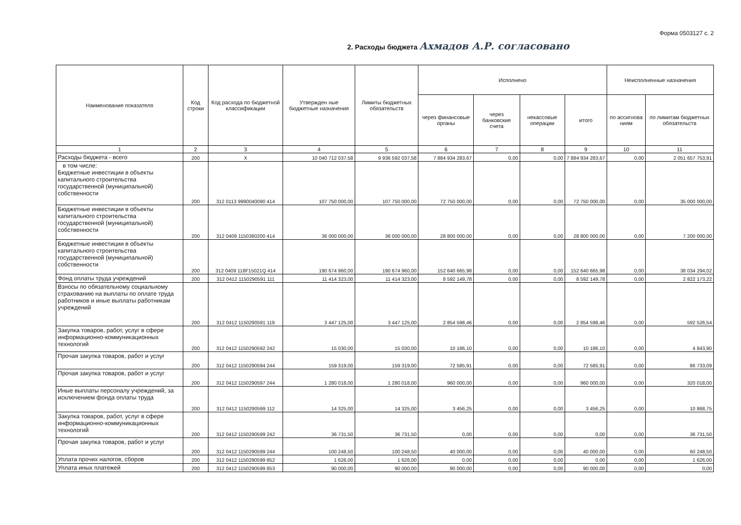2. Расходы бюджета Ахмадов А.Р. согласовано
Форма 0503127 с. 2
| Наименование показателя | Код строки | Код расхода по бюджетной классификации | Утвержден ные бюджетные назначения | Лимиты бюджетных обязательств | Исполнено | | | | Неисполненные назначения | |
| --- | --- | --- | --- | --- | --- | --- | --- | --- | --- | --- |
| | | | | | через финансовые органы | через банковские счета | некассовые операции | итого | по ассигнова ниям | по лимитам бюджетных обязательств |
| 1 | 2 | 3 | 4 | 5 | 6 | 7 | 8 | 9 | 10 | 11 |
| Расходы бюджета - всего | 200 | X | 10 040 712 037,58 | 9 936 592 037,58 | 7 884 934 283,67 | 0,00 | 0,00 | 7 884 934 283,67 | 0,00 | 2 051 657 753,91 |
| в том числе: Бюджетные инвестиции в объекты капитального строительства государственной (муниципальной) собственности | 200 | 312 0113 9990040090 414 | 107 750 000,00 | 107 750 000,00 | 72 750 000,00 | 0,00 | 0,00 | 72 750 000,00 | 0,00 | 35 000 000,00 |
| Бюджетные инвестиции в объекты капитального строительства государственной (муниципальной) собственности | 200 | 312 0409 1150360200 414 | 36 000 000,00 | 36 000 000,00 | 28 800 000,00 | 0,00 | 0,00 | 28 800 000,00 | 0,00 | 7 200 000,00 |
| Бюджетные инвестиции в объекты капитального строительства государственной (муниципальной) собственности | 200 | 312 0409 118F15021Q 414 | 190 674 960,00 | 190 674 960,00 | 152 640 665,98 | 0,00 | 0,00 | 152 640 665,98 | 0,00 | 38 034 294,02 |
| Фонд оплаты труда учреждений | 200 | 312 0412 1150290591 111 | 11 414 323,00 | 11 414 323,00 | 8 592 149,78 | 0,00 | 0,00 | 8 592 149,78 | 0,00 | 2 822 173,22 |
| Взносы по обязательному социальному страхованию на выплаты по оплате труда работников и иные выплаты работникам учреждений | 200 | 312 0412 1150290591 119 | 3 447 125,00 | 3 447 125,00 | 2 854 598,46 | 0,00 | 0,00 | 2 854 598,46 | 0,00 | 592 526,54 |
| Закупка товаров, работ, услуг в сфере информационно-коммуникационных технологий | 200 | 312 0412 1150290592 242 | 15 030,00 | 15 030,00 | 10 186,10 | 0,00 | 0,00 | 10 186,10 | 0,00 | 4 843,90 |
| Прочая закупка товаров, работ и услуг | 200 | 312 0412 1150290594 244 | 159 319,00 | 159 319,00 | 72 585,91 | 0,00 | 0,00 | 72 585,91 | 0,00 | 86 733,09 |
| Прочая закупка товаров, работ и услуг | 200 | 312 0412 1150290597 244 | 1 280 018,00 | 1 280 018,00 | 960 000,00 | 0,00 | 0,00 | 960 000,00 | 0,00 | 320 018,00 |
| Иные выплаты персоналу учреждений, за исключением фонда оплаты труда | 200 | 312 0412 1150290599 112 | 14 325,00 | 14 325,00 | 3 456,25 | 0,00 | 0,00 | 3 456,25 | 0,00 | 10 868,75 |
| Закупка товаров, работ, услуг в сфере информационно-коммуникационных технологий | 200 | 312 0412 1150290599 242 | 36 731,50 | 36 731,50 | 0,00 | 0,00 | 0,00 | 0,00 | 0,00 | 36 731,50 |
| Прочая закупка товаров, работ и услуг | 200 | 312 0412 1150290599 244 | 100 248,50 | 100 248,50 | 40 000,00 | 0,00 | 0,00 | 40 000,00 | 0,00 | 60 248,50 |
| Уплата прочих налогов, сборов | 200 | 312 0412 1150290599 852 | 1 626,00 | 1 626,00 | 0,00 | 0,00 | 0,00 | 0,00 | 0,00 | 1 626,00 |
| Уплата иных платежей | 200 | 312 0412 1150290599 853 | 90 000,00 | 90 000,00 | 90 000,00 | 0,00 | 0,00 | 90 000,00 | 0,00 | 0,00 |